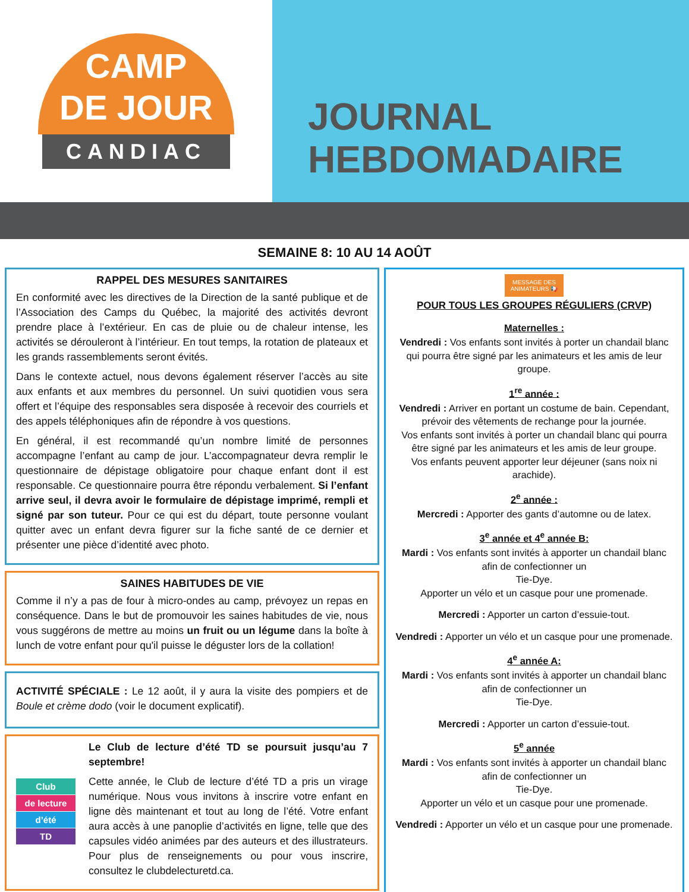CAMP
DE JOUR
CANDIAC
JOURNAL
HEBDOMADAIRE
SEMAINE 8: 10 AU 14 AOÛT
RAPPEL DES MESURES SANITAIRES
En conformité avec les directives de la Direction de la santé publique et de l’Association des Camps du Québec, la majorité des activités devront prendre place à l’extérieur. En cas de pluie ou de chaleur intense, les activités se dérouleront à l’intérieur. En tout temps, la rotation de plateaux et les grands rassemblements seront évités.
Dans le contexte actuel, nous devons également réserver l’accès au site aux enfants et aux membres du personnel. Un suivi quotidien vous sera offert et l’équipe des responsables sera disposée à recevoir des courriels et des appels téléphoniques afin de répondre à vos questions.
En général, il est recommandé qu’un nombre limité de personnes accompagne l’enfant au camp de jour. L’accompagnateur devra remplir le questionnaire de dépistage obligatoire pour chaque enfant dont il est responsable. Ce questionnaire pourra être répondu verbalement. Si l’enfant arrive seul, il devra avoir le formulaire de dépistage imprimé, rempli et signé par son tuteur. Pour ce qui est du départ, toute personne voulant quitter avec un enfant devra figurer sur la fiche santé de ce dernier et présenter une pièce d’identité avec photo.
SAINES HABITUDES DE VIE
Comme il n’y a pas de four à micro-ondes au camp, prévoyez un repas en conséquence. Dans le but de promouvoir les saines habitudes de vie, nous vous suggérons de mettre au moins un fruit ou un légume dans la boîte à lunch de votre enfant pour qu'il puisse le déguster lors de la collation!
ACTIVITÉ SPÉCIALE : Le 12 août, il y aura la visite des pompiers et de Boule et crème dodo (voir le document explicatif).
Club
de lecture
d’été
TD
Le Club de lecture d’été TD se poursuit jusqu’au 7 septembre!
Cette année, le Club de lecture d’été TD a pris un virage numérique. Nous vous invitons à inscrire votre enfant en ligne dès maintenant et tout au long de l’été. Votre enfant aura accès à une panoplie d’activités en ligne, telle que des capsules vidéo animées par des auteurs et des illustrateurs. Pour plus de renseignements ou pour vous inscrire, consultez le clubdelecturetd.ca.
MESSAGE DES
ANIMATEURS 📢
POUR TOUS LES GROUPES RÉGULIERS (CRVP)
Maternelles :
Vendredi : Vos enfants sont invités à porter un chandail blanc qui pourra être signé par les animateurs et les amis de leur groupe.
1<sup>re</sup> année :
Vendredi : Arriver en portant un costume de bain. Cependant, prévoir des vêtements de rechange pour la journée.
Vos enfants sont invités à porter un chandail blanc qui pourra être signé par les animateurs et les amis de leur groupe.
Vos enfants peuvent apporter leur déjeuner (sans noix ni arachide).
2<sup>e</sup> année :
Mercredi : Apporter des gants d’automne ou de latex.
3<sup>e</sup> année et 4<sup>e</sup> année B:
Mardi : Vos enfants sont invités à apporter un chandail blanc afin de confectionner un
Tie-Dye.
Apporter un vélo et un casque pour une promenade.
Mercredi : Apporter un carton d’essuie-tout.
Vendredi : Apporter un vélo et un casque pour une promenade.
4<sup>e</sup> année A:
Mardi : Vos enfants sont invités à apporter un chandail blanc afin de confectionner un
Tie-Dye.
Mercredi : Apporter un carton d’essuie-tout.
5<sup>e</sup> année
Mardi : Vos enfants sont invités à apporter un chandail blanc afin de confectionner un
Tie-Dye.
Apporter un vélo et un casque pour une promenade.
Vendredi : Apporter un vélo et un casque pour une promenade.